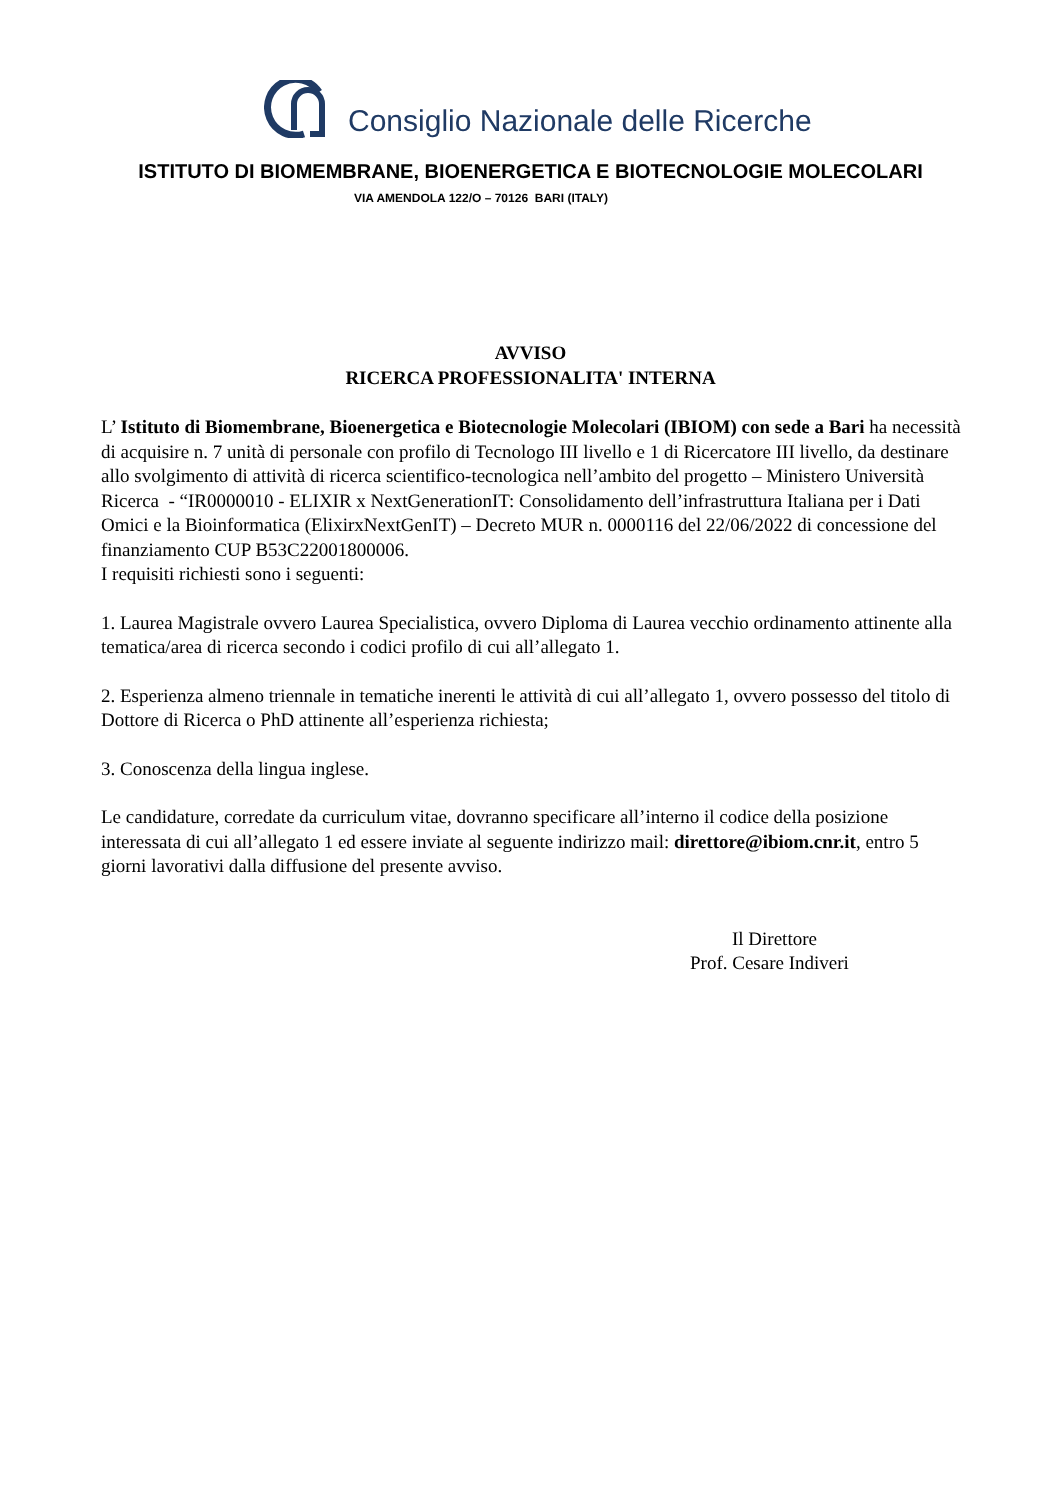Consiglio Nazionale delle Ricerche
ISTITUTO DI BIOMEMBRANE, BIOENERGETICA E BIOTECNOLOGIE MOLECOLARI
VIA AMENDOLA 122/O – 70126 BARI (ITALY)
AVVISO
RICERCA PROFESSIONALITA' INTERNA
L’ Istituto di Biomembrane, Bioenergetica e Biotecnologie Molecolari (IBIOM) con sede a Bari ha necessità di acquisire n. 7 unità di personale con profilo di Tecnologo III livello e 1 di Ricercatore III livello, da destinare allo svolgimento di attività di ricerca scientifico-tecnologica nell’ambito del progetto – Ministero Università Ricerca - “IR0000010 - ELIXIR x NextGenerationIT: Consolidamento dell’infrastruttura Italiana per i Dati Omici e la Bioinformatica (ElixirxNextGenIT) – Decreto MUR n. 0000116 del 22/06/2022 di concessione del finanziamento CUP B53C22001800006.
I requisiti richiesti sono i seguenti:
1. Laurea Magistrale ovvero Laurea Specialistica, ovvero Diploma di Laurea vecchio ordinamento attinente alla tematica/area di ricerca secondo i codici profilo di cui all’allegato 1.
2. Esperienza almeno triennale in tematiche inerenti le attività di cui all’allegato 1, ovvero possesso del titolo di Dottore di Ricerca o PhD attinente all’esperienza richiesta;
3. Conoscenza della lingua inglese.
Le candidature, corredate da curriculum vitae, dovranno specificare all’interno il codice della posizione interessata di cui all’allegato 1 ed essere inviate al seguente indirizzo mail: direttore@ibiom.cnr.it, entro 5 giorni lavorativi dalla diffusione del presente avviso.
Il Direttore
Prof. Cesare Indiveri